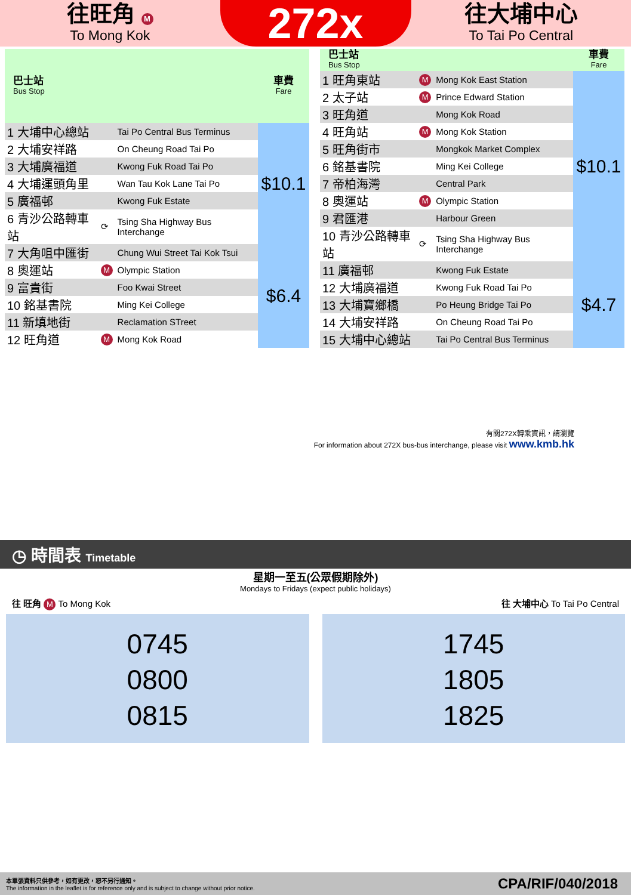往旺角 M
To Mong Kok
272x
往大埔中心
To Tai Po Central
| 巴士站 Bus Stop | | | 車費 Fare |
| --- | --- | --- | --- |
| 1 大埔中心總站 | | Tai Po Central Bus Terminus | $10.1 |
| 2 大埔安祥路 | | On Cheung Road Tai Po | |
| 3 大埔廣福道 | | Kwong Fuk Road Tai Po | |
| 4 大埔運頭角里 | | Wan Tau Kok Lane Tai Po | |
| 5 廣福邨 | | Kwong Fuk Estate | |
| 6 青沙公路轉車站 | ⟳ | Tsing Sha Highway Bus Interchange | |
| 7 大角咀中匯街 | | Chung Wui Street Tai Kok Tsui | $6.4 |
| 8 奧運站 | M | Olympic Station | |
| 9 富貴街 | | Foo Kwai Street | |
| 10 銘基書院 | | Ming Kei College | |
| 11 新填地街 | | Reclamation STreet | |
| 12 旺角道 | M | Mong Kok Road | |
| 巴士站 Bus Stop | | | 車費 Fare |
| --- | --- | --- | --- |
| 1 旺角東站 | M | Mong Kok East Station | $10.1 |
| 2 太子站 | M | Prince Edward Station | |
| 3 旺角道 | | Mong Kok Road | |
| 4 旺角站 | M | Mong Kok Station | |
| 5 旺角街市 | | Mongkok Market Complex | |
| 6 銘基書院 | | Ming Kei College | |
| 7 帝柏海灣 | | Central Park | |
| 8 奧運站 | M | Olympic Station | |
| 9 君匯港 | | Harbour Green | |
| 10 青沙公路轉車站 | ⟳ | Tsing Sha Highway Bus Interchange | |
| 11 廣福邨 | | Kwong Fuk Estate | $4.7 |
| 12 大埔廣福道 | | Kwong Fuk Road Tai Po | |
| 13 大埔寶鄉橋 | | Po Heung Bridge Tai Po | |
| 14 大埔安祥路 | | On Cheung Road Tai Po | |
| 15 大埔中心總站 | | Tai Po Central Bus Terminus | |
有關272X轉乘資訊，請瀏覽
For information about 272X bus-bus interchange, please visit www.kmb.hk
◷ 時間表 Timetable
星期一至五(公眾假期除外)
Mondays to Fridays (expect public holidays)
往 旺角 M To Mong Kok 往 大埔中心 To Tai Po Central
0745
0800
0815
1745
1805
1825
本單張資料只供參考，如有更改，恕不另行通知。
The information in the leaflet is for reference only and is subject to change without prior notice. CPA/RIF/040/2018